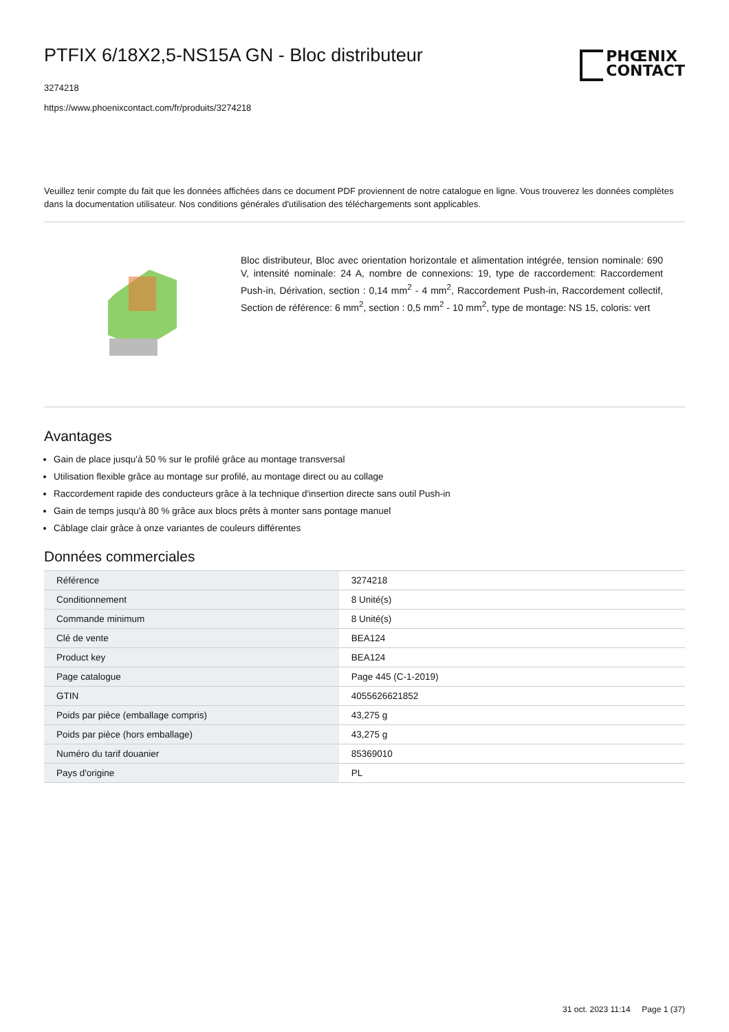PTFIX 6/18X2,5-NS15A GN - Bloc distributeur
3274218
https://www.phoenixcontact.com/fr/produits/3274218
PHŒNIX
CONTACT
Veuillez tenir compte du fait que les données affichées dans ce document PDF proviennent de notre catalogue en ligne. Vous trouverez les données complètes dans la documentation utilisateur. Nos conditions générales d'utilisation des téléchargements sont applicables.
Bloc distributeur, Bloc avec orientation horizontale et alimentation intégrée, tension nominale: 690 V, intensité nominale: 24 A, nombre de connexions: 19, type de raccordement: Raccordement Push-in, Dérivation, section : 0,14 mm<sup>2</sup> - 4 mm<sup>2</sup>, Raccordement Push-in, Raccordement collectif, Section de référence: 6 mm<sup>2</sup>, section : 0,5 mm<sup>2</sup> - 10 mm<sup>2</sup>, type de montage: NS 15, coloris: vert
Avantages
Gain de place jusqu'à 50 % sur le profilé grâce au montage transversal
Utilisation flexible grâce au montage sur profilé, au montage direct ou au collage
Raccordement rapide des conducteurs grâce à la technique d'insertion directe sans outil Push-in
Gain de temps jusqu'à 80 % grâce aux blocs prêts à monter sans pontage manuel
Câblage clair grâce à onze variantes de couleurs différentes
Données commerciales
| Référence | 3274218 |
| Conditionnement | 8 Unité(s) |
| Commande minimum | 8 Unité(s) |
| Clé de vente | BEA124 |
| Product key | BEA124 |
| Page catalogue | Page 445 (C-1-2019) |
| GTIN | 4055626621852 |
| Poids par pièce (emballage compris) | 43,275 g |
| Poids par pièce (hors emballage) | 43,275 g |
| Numéro du tarif douanier | 85369010 |
| Pays d'origine | PL |
31 oct. 2023 11:14 Page 1 (37)